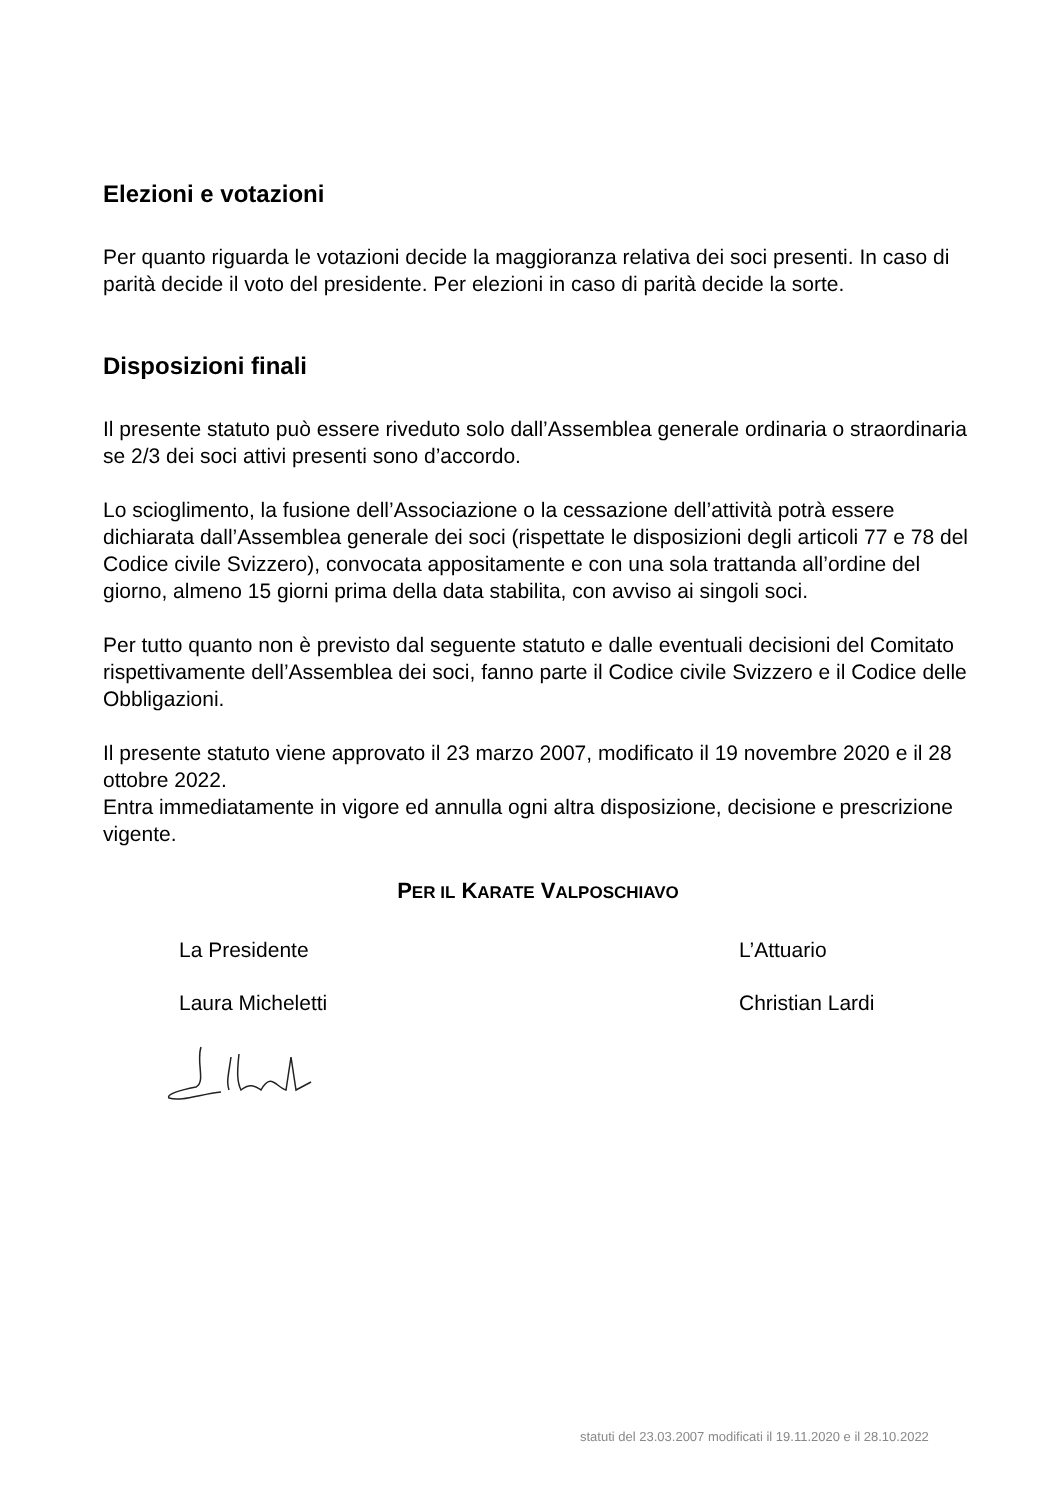Elezioni e votazioni
Per quanto riguarda le votazioni decide la maggioranza relativa dei soci presenti. In caso di parità decide il voto del presidente. Per elezioni in caso di parità decide la sorte.
Disposizioni finali
Il presente statuto può essere riveduto solo dall’Assemblea generale ordinaria o straordinaria se 2/3 dei soci attivi presenti sono d’accordo.
Lo scioglimento, la fusione dell’Associazione o la cessazione dell’attività potrà essere dichiarata dall’Assemblea generale dei soci (rispettate le disposizioni degli articoli 77 e 78 del Codice civile Svizzero), convocata appositamente e con una sola trattanda all’ordine del giorno, almeno 15 giorni prima della data stabilita, con avviso ai singoli soci.
Per tutto quanto non è previsto dal seguente statuto e dalle eventuali decisioni del Comitato rispettivamente dell’Assemblea dei soci, fanno parte il Codice civile Svizzero e il Codice delle Obbligazioni.
Il presente statuto viene approvato il 23 marzo 2007, modificato il 19 novembre 2020 e il 28 ottobre 2022.
Entra immediatamente in vigore ed annulla ogni altra disposizione, decisione e prescrizione vigente.
PER IL KARATE VALPOSCHIAVO
La Presidente L’Attuario
Laura Micheletti Christian Lardi
statuti del 23.03.2007 modificati il 19.11.2020 e il 28.10.2022